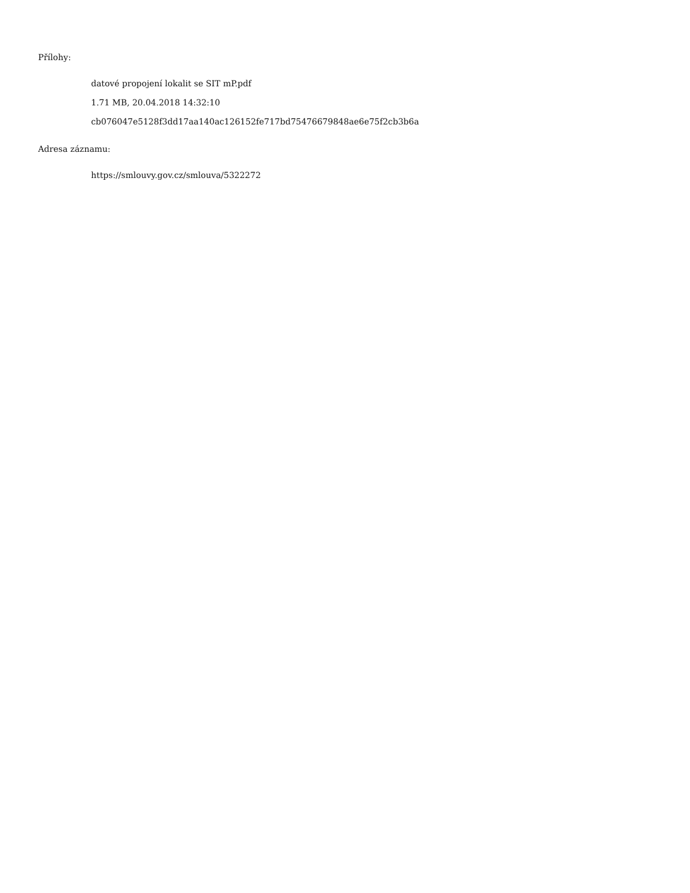Přílohy:
datové propojení lokalit se SIT mP.pdf
1.71 MB, 20.04.2018 14:32:10
cb076047e5128f3dd17aa140ac126152fe717bd75476679848ae6e75f2cb3b6a
Adresa záznamu:
https://smlouvy.gov.cz/smlouva/5322272